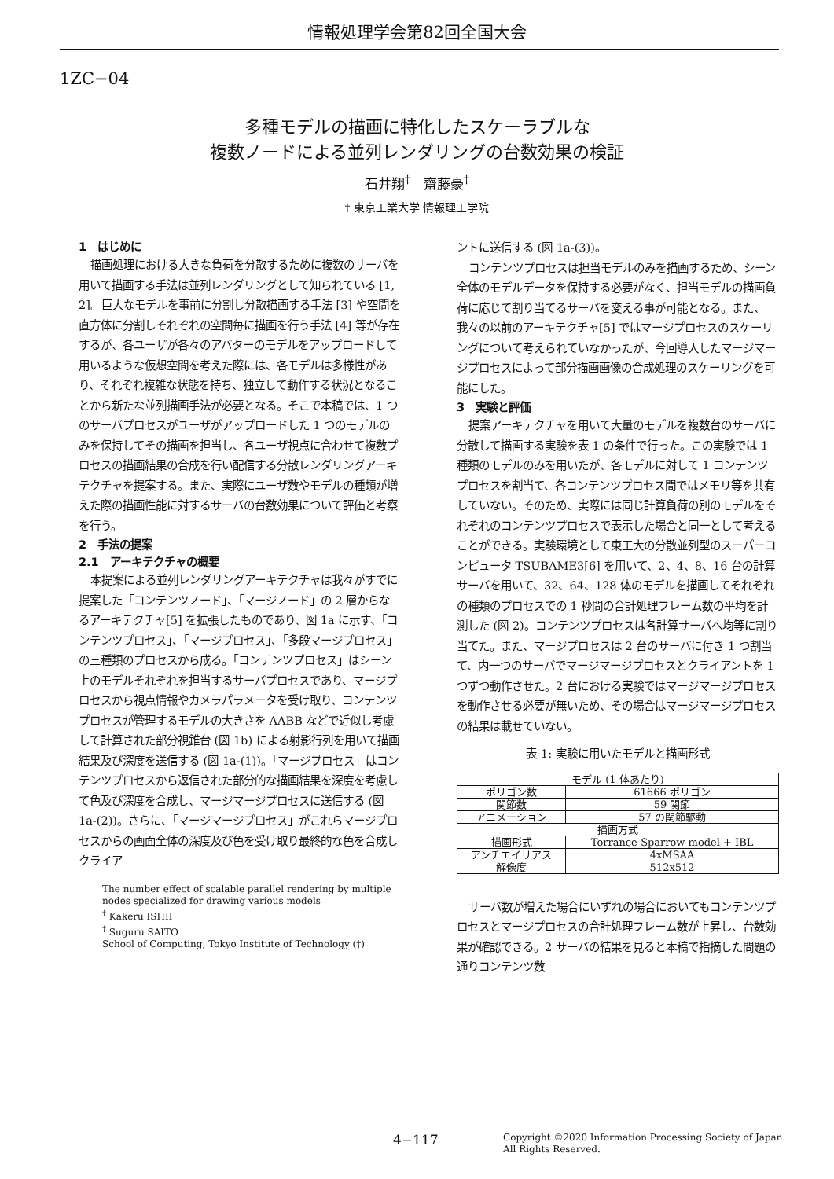情報処理学会第82回全国大会
1ZC−04
多種モデルの描画に特化したスケーラブルな
複数ノードによる並列レンダリングの台数効果の検証
石井翔<sup>†</sup>　齋藤豪<sup>†</sup>
† 東京工業大学 情報理工学院
1　はじめに
描画処理における大きな負荷を分散するために複数のサーバを用いて描画する手法は並列レンダリングとして知られている [1, 2]。巨大なモデルを事前に分割し分散描画する手法 [3] や空間を直方体に分割しそれぞれの空間毎に描画を行う手法 [4] 等が存在するが、各ユーザが各々のアバターのモデルをアップロードして用いるような仮想空間を考えた際には、各モデルは多様性があり、それぞれ複雑な状態を持ち、独立して動作する状況となることから新たな並列描画手法が必要となる。そこで本稿では、1 つのサーバプロセスがユーザがアップロードした 1 つのモデルのみを保持してその描画を担当し、各ユーザ視点に合わせて複数プロセスの描画結果の合成を行い配信する分散レンダリングアーキテクチャを提案する。また、実際にユーザ数やモデルの種類が増えた際の描画性能に対するサーバの台数効果について評価と考察を行う。
2　手法の提案
2.1　アーキテクチャの概要
本提案による並列レンダリングアーキテクチャは我々がすでに提案した「コンテンツノード」、「マージノード」の 2 層からなるアーキテクチャ[5] を拡張したものであり、図 1a に示す、「コンテンツプロセス」、「マージプロセス」、「多段マージプロセス」の三種類のプロセスから成る。「コンテンツプロセス」はシーン上のモデルそれぞれを担当するサーバプロセスであり、マージプロセスから視点情報やカメラパラメータを受け取り、コンテンツプロセスが管理するモデルの大きさを AABB などで近似し考慮して計算された部分視錐台 (図 1b) による射影行列を用いて描画結果及び深度を送信する (図 1a-(1))。「マージプロセス」はコンテンツプロセスから返信された部分的な描画結果を深度を考慮して色及び深度を合成し、マージマージプロセスに送信する (図 1a-(2))。さらに、「マージマージプロセス」がこれらマージプロセスからの画面全体の深度及び色を受け取り最終的な色を合成しクライア
The number effect of scalable parallel rendering by multiple nodes specialized for drawing various models
<sup>†</sup> Kakeru ISHII
<sup>†</sup> Suguru SAITO
School of Computing, Tokyo Institute of Technology (†)
ントに送信する (図 1a-(3))。
コンテンツプロセスは担当モデルのみを描画するため、シーン全体のモデルデータを保持する必要がなく、担当モデルの描画負荷に応じて割り当てるサーバを変える事が可能となる。また、我々の以前のアーキテクチャ[5] ではマージプロセスのスケーリングについて考えられていなかったが、今回導入したマージマージプロセスによって部分描画画像の合成処理のスケーリングを可能にした。
3　実験と評価
提案アーキテクチャを用いて大量のモデルを複数台のサーバに分散して描画する実験を表 1 の条件で行った。この実験では 1 種類のモデルのみを用いたが、各モデルに対して 1 コンテンツプロセスを割当て、各コンテンツプロセス間ではメモリ等を共有していない。そのため、実際には同じ計算負荷の別のモデルをそれぞれのコンテンツプロセスで表示した場合と同一として考えることができる。実験環境として東工大の分散並列型のスーパーコンピュータ TSUBAME3[6] を用いて、2、4、8、16 台の計算サーバを用いて、32、64、128 体のモデルを描画してそれぞれの種類のプロセスでの 1 秒間の合計処理フレーム数の平均を計測した (図 2)。コンテンツプロセスは各計算サーバへ均等に割り当てた。また、マージプロセスは 2 台のサーバに付き 1 つ割当て、内一つのサーバでマージマージプロセスとクライアントを 1 つずつ動作させた。2 台における実験ではマージマージプロセスを動作させる必要が無いため、その場合はマージマージプロセスの結果は載せていない。
表 1: 実験に用いたモデルと描画形式
| モデル (1 体あたり) | |
| ポリゴン数 | 61666 ポリゴン |
| 関節数 | 59 関節 |
| アニメーション | 57 の関節駆動 |
| 描画方式 | |
| 描画形式 | Torrance-Sparrow model + IBL |
| アンチエイリアス | 4xMSAA |
| 解像度 | 512x512 |
サーバ数が増えた場合にいずれの場合においてもコンテンツプロセスとマージプロセスの合計処理フレーム数が上昇し、台数効果が確認できる。2 サーバの結果を見ると本稿で指摘した問題の通りコンテンツ数
4−117
Copyright ©2020 Information Processing Society of Japan.
All Rights Reserved.